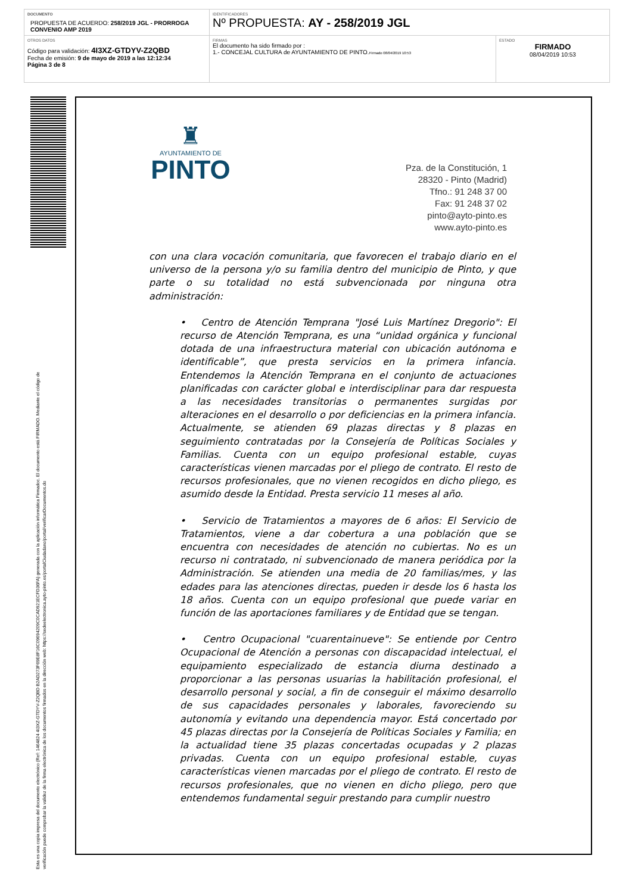| DOCUMENTO PROPUESTA DE ACUERDO: 258/2019 JGL - PRORROGA CONVENIO AMP 2019 | IDENTIFICADORES Nº PROPUESTA: AY - 258/2019 JGL | |
| OTROS DATOS Código para validación: 4I3XZ-GTDYV-Z2QBD Fecha de emisión: 9 de mayo de 2019 a las 12:12:34 Página 3 de 8 | FIRMAS El documento ha sido firmado por : 1.- CONCEJAL CULTURA de AYUNTAMIENTO DE PINTO. Firmado 08/04/2019 10:53 | ESTADO FIRMADO 08/04/2019 10:53 |
Esta es una copia impresa del documento electrónico (Ref: 1464824 4I3XZ-GTDYV-Z2QBD B2AD273F69E8F16C09694209C0CAD921ECFD36FA) generada con la aplicación informática Firmadoc. El documento está FIRMADO. Mediante el código de
verificación puede comprobar la validez de la firma electrónica de los documentos firmados en la dirección web: https://sedeelectronica.ayto-pinto.es/portalCiudadano/portal/verificarDocumentos.do
♜
AYUNTAMIENTO DE
PINTO
Pza. de la Constitución, 1
28320 - Pinto (Madrid)
Tfno.: 91 248 37 00
Fax: 91 248 37 02
pinto@ayto-pinto.es
www.ayto-pinto.es
con una clara vocación comunitaria, que favorecen el trabajo diario en el universo de la persona y/o su familia dentro del municipio de Pinto, y que parte o su totalidad no está subvencionada por ninguna otra administración:
• Centro de Atención Temprana "José Luis Martínez Dregorio": El recurso de Atención Temprana, es una “unidad orgánica y funcional dotada de una infraestructura material con ubicación autónoma e identificable”, que presta servicios en la primera infancia. Entendemos la Atención Temprana en el conjunto de actuaciones planificadas con carácter global e interdisciplinar para dar respuesta a las necesidades transitorias o permanentes surgidas por alteraciones en el desarrollo o por deficiencias en la primera infancia. Actualmente, se atienden 69 plazas directas y 8 plazas en seguimiento contratadas por la Consejería de Políticas Sociales y Familias. Cuenta con un equipo profesional estable, cuyas características vienen marcadas por el pliego de contrato. El resto de recursos profesionales, que no vienen recogidos en dicho pliego, es asumido desde la Entidad. Presta servicio 11 meses al año.
• Servicio de Tratamientos a mayores de 6 años: El Servicio de Tratamientos, viene a dar cobertura a una población que se encuentra con necesidades de atención no cubiertas. No es un recurso ni contratado, ni subvencionado de manera periódica por la Administración. Se atienden una media de 20 familias/mes, y las edades para las atenciones directas, pueden ir desde los 6 hasta los 18 años. Cuenta con un equipo profesional que puede variar en función de las aportaciones familiares y de Entidad que se tengan.
• Centro Ocupacional "cuarentainueve": Se entiende por Centro Ocupacional de Atención a personas con discapacidad intelectual, el equipamiento especializado de estancia diurna destinado a proporcionar a las personas usuarias la habilitación profesional, el desarrollo personal y social, a fin de conseguir el máximo desarrollo de sus capacidades personales y laborales, favoreciendo su autonomía y evitando una dependencia mayor. Está concertado por 45 plazas directas por la Consejería de Políticas Sociales y Familia; en la actualidad tiene 35 plazas concertadas ocupadas y 2 plazas privadas. Cuenta con un equipo profesional estable, cuyas características vienen marcadas por el pliego de contrato. El resto de recursos profesionales, que no vienen en dicho pliego, pero que entendemos fundamental seguir prestando para cumplir nuestro